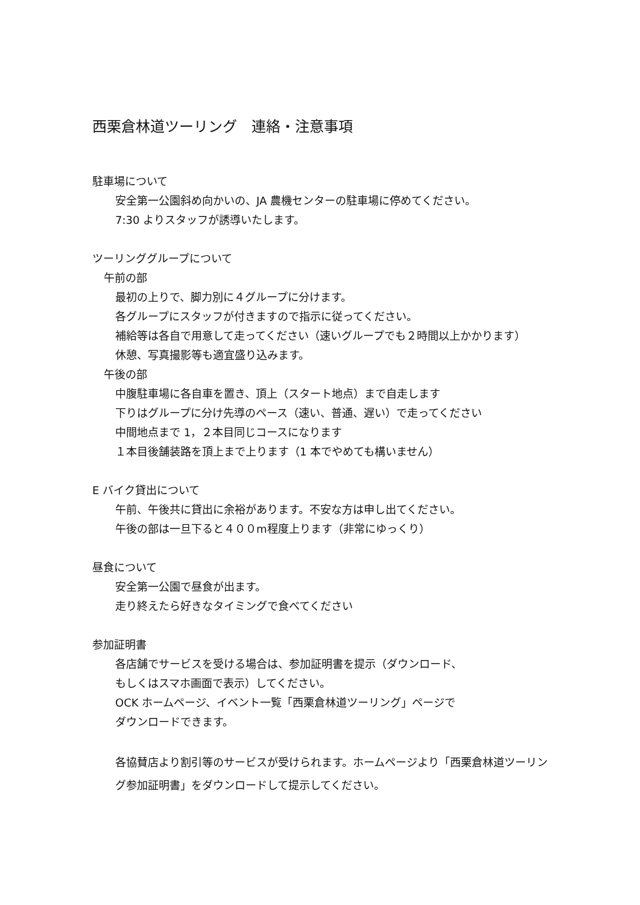西栗倉林道ツーリング　連絡・注意事項
駐車場について
安全第一公園斜め向かいの、JA 農機センターの駐車場に停めてください。
7:30 よりスタッフが誘導いたします。
ツーリンググループについて
午前の部
最初の上りで、脚力別に４グループに分けます。
各グループにスタッフが付きますので指示に従ってください。
補給等は各自で用意して走ってください（速いグループでも２時間以上かかります）
休憩、写真撮影等も適宜盛り込みます。
午後の部
中腹駐車場に各自車を置き、頂上（スタート地点）まで自走します
下りはグループに分け先導のペース（速い、普通、遅い）で走ってください
中間地点まで 1，２本目同じコースになります
１本目後舗装路を頂上まで上ります（1 本でやめても構いません）
E バイク貸出について
午前、午後共に貸出に余裕があります。不安な方は申し出てください。
午後の部は一旦下ると４００m程度上ります（非常にゆっくり）
昼食について
安全第一公園で昼食が出ます。
走り終えたら好きなタイミングで食べてください
参加証明書
各店舗でサービスを受ける場合は、参加証明書を提示（ダウンロード、
もしくはスマホ画面で表示）してください。
OCK ホームページ、イベント一覧「西栗倉林道ツーリング」ページで
ダウンロードできます。
各協賛店より割引等のサービスが受けられます。ホームページより「西栗倉林道ツーリング参加証明書」をダウンロードして提示してください。